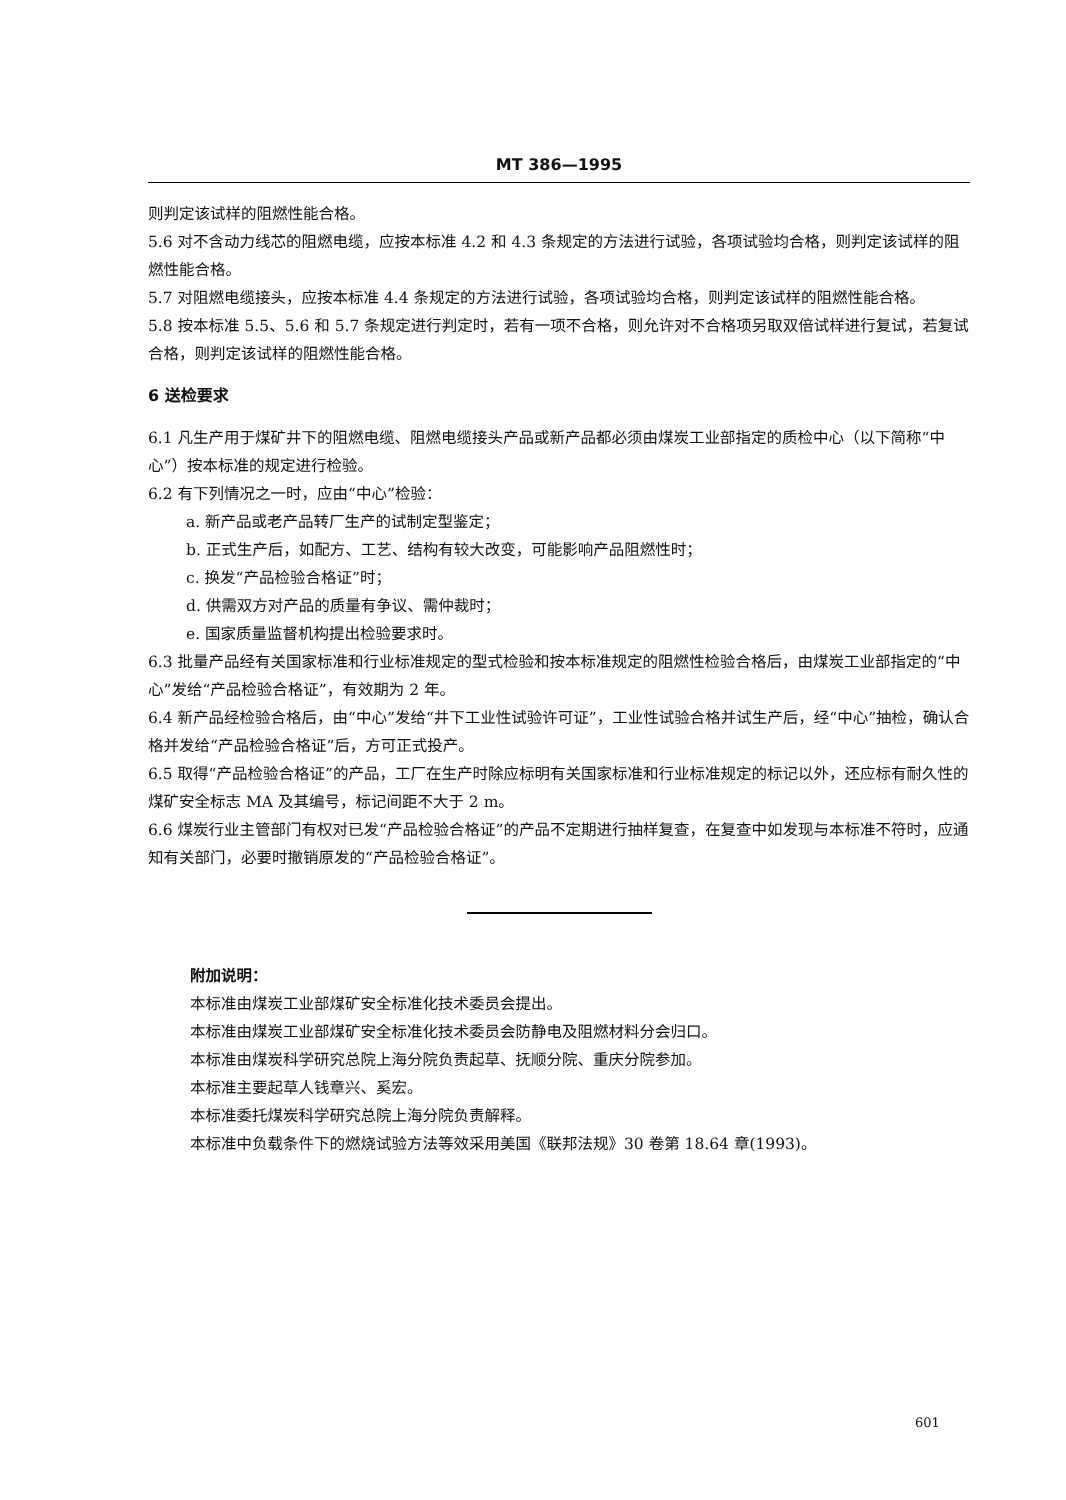MT 386—1995
则判定该试样的阻燃性能合格。
5.6 对不含动力线芯的阻燃电缆，应按本标准 4.2 和 4.3 条规定的方法进行试验，各项试验均合格，则判定该试样的阻燃性能合格。
5.7 对阻燃电缆接头，应按本标准 4.4 条规定的方法进行试验，各项试验均合格，则判定该试样的阻燃性能合格。
5.8 按本标准 5.5、5.6 和 5.7 条规定进行判定时，若有一项不合格，则允许对不合格项另取双倍试样进行复试，若复试合格，则判定该试样的阻燃性能合格。
6 送检要求
6.1 凡生产用于煤矿井下的阻燃电缆、阻燃电缆接头产品或新产品都必须由煤炭工业部指定的质检中心（以下简称“中心”）按本标准的规定进行检验。
6.2 有下列情况之一时，应由“中心”检验：
a. 新产品或老产品转厂生产的试制定型鉴定；
b. 正式生产后，如配方、工艺、结构有较大改变，可能影响产品阻燃性时；
c. 换发“产品检验合格证”时；
d. 供需双方对产品的质量有争议、需仲裁时；
e. 国家质量监督机构提出检验要求时。
6.3 批量产品经有关国家标准和行业标准规定的型式检验和按本标准规定的阻燃性检验合格后，由煤炭工业部指定的“中心”发给“产品检验合格证”，有效期为 2 年。
6.4 新产品经检验合格后，由“中心”发给“井下工业性试验许可证”，工业性试验合格并试生产后，经“中心”抽检，确认合格并发给“产品检验合格证”后，方可正式投产。
6.5 取得“产品检验合格证”的产品，工厂在生产时除应标明有关国家标准和行业标准规定的标记以外，还应标有耐久性的煤矿安全标志 MA 及其编号，标记间距不大于 2 m。
6.6 煤炭行业主管部门有权对已发“产品检验合格证”的产品不定期进行抽样复查，在复查中如发现与本标准不符时，应通知有关部门，必要时撤销原发的“产品检验合格证”。
附加说明：
本标准由煤炭工业部煤矿安全标准化技术委员会提出。
本标准由煤炭工业部煤矿安全标准化技术委员会防静电及阻燃材料分会归口。
本标准由煤炭科学研究总院上海分院负责起草、抚顺分院、重庆分院参加。
本标准主要起草人钱章兴、奚宏。
本标准委托煤炭科学研究总院上海分院负责解释。
本标准中负载条件下的燃烧试验方法等效采用美国《联邦法规》30 卷第 18.64 章(1993)。
601